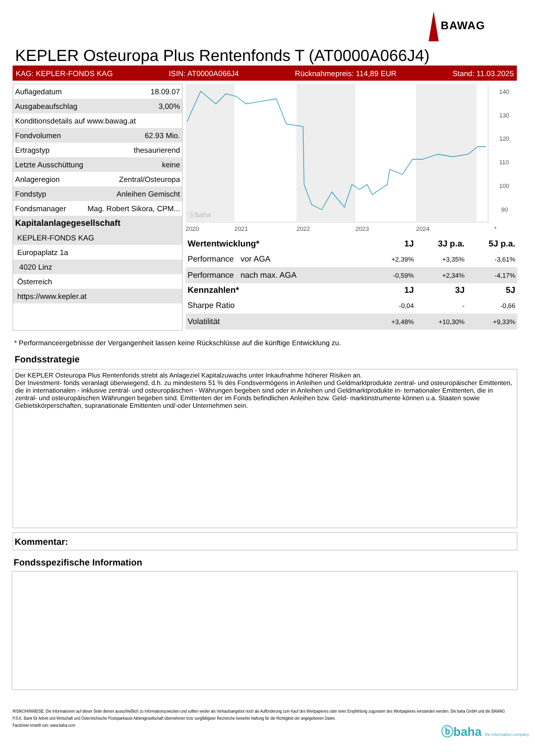BAWAG
KEPLER Osteuropa Plus Rentenfonds T (AT0000A066J4)
KAG: KEPLER-FONDS KAG ISIN: AT0000A066J4 Rücknahmepreis: 114,89 EUR Stand: 11.03.2025
| Auflagedatum | 18.09.07 |
| Ausgabeaufschlag | 3,00% |
| Konditionsdetails auf www.bawag.at | |
| Fondvolumen | 62.93 Mio. |
| Ertragstyp | thesaurierend |
| Letzte Ausschüttung | keine |
| Anlageregion | Zentral/Osteuropa |
| Fondstyp | Anleihen Gemischt |
| Fondsmanager | Mag. Robert Sikora, CPM... |
| Kapitalanlagegesellschaft | |
| KEPLER-FONDS KAG | |
| Europaplatz 1a | |
| 4020 Linz | |
| Österreich | |
| https://www.kepler.at | |
ⓑbaha
140
130
120
110
100
90
2020
2021
2022
2023
2024
*
| Wertentwicklung* | 1J | 3J p.a. | 5J p.a. |
| --- | --- | --- | --- |
| Performance vor AGA | +2,39% | +3,35% | -3,61% |
| Performance nach max. AGA | -0,59% | +2,34% | -4,17% |
| Kennzahlen* | 1J | 3J | 5J |
| Sharpe Ratio | -0,04 | - | -0,66 |
| Volatilität | +3,48% | +10,30% | +9,33% |
* Performanceergebnisse der Vergangenheit lassen keine Rückschlüsse auf die künftige Entwicklung zu.
Fondsstrategie
Der KEPLER Osteuropa Plus Rentenfonds strebt als Anlageziel Kapitalzuwachs unter Inkaufnahme höherer Risiken an.
Der Investment- fonds veranlagt überwiegend, d.h. zu mindestens 51 % des Fondsvermögens in Anleihen und Geldmarktprodukte zentral- und osteuropäischer Emittenten, die in internationalen - inklusive zentral- und osteuropäischen - Währungen begeben sind oder in Anleihen und Geldmarktprodukte in- ternationaler Emittenten, die in zentral- und osteuropäischen Währungen begeben sind. Emittenten der im Fonds befindlichen Anleihen bzw. Geld- marktinstrumente können u.a. Staaten sowie Gebietskörperschaften, supranationale Emittenten und/-oder Unternehmen sein.
Kommentar:
Fondsspezifische Information
RISIKOHINWEISE: Die Informationen auf dieser Seite dienen ausschließlich zu Informationszwecken und sollten weder als Verkaufsangebot noch als Aufforderung zum Kauf des Wertpapieres oder einer Empfehlung zugunsten des Wertpapieres verstanden werden. Die baha GmbH und die BAWAG P.S.K. Bank für Arbeit und Wirtschaft und Österreichische Postsparkasse Aktiengesellschaft übernehmen trotz sorgfältigster Recherche keinerlei Haftung für die Richtigkeit der angegebenen Daten.
Factsheet erstellt von: www.baha.com
ⓑbaha the information company